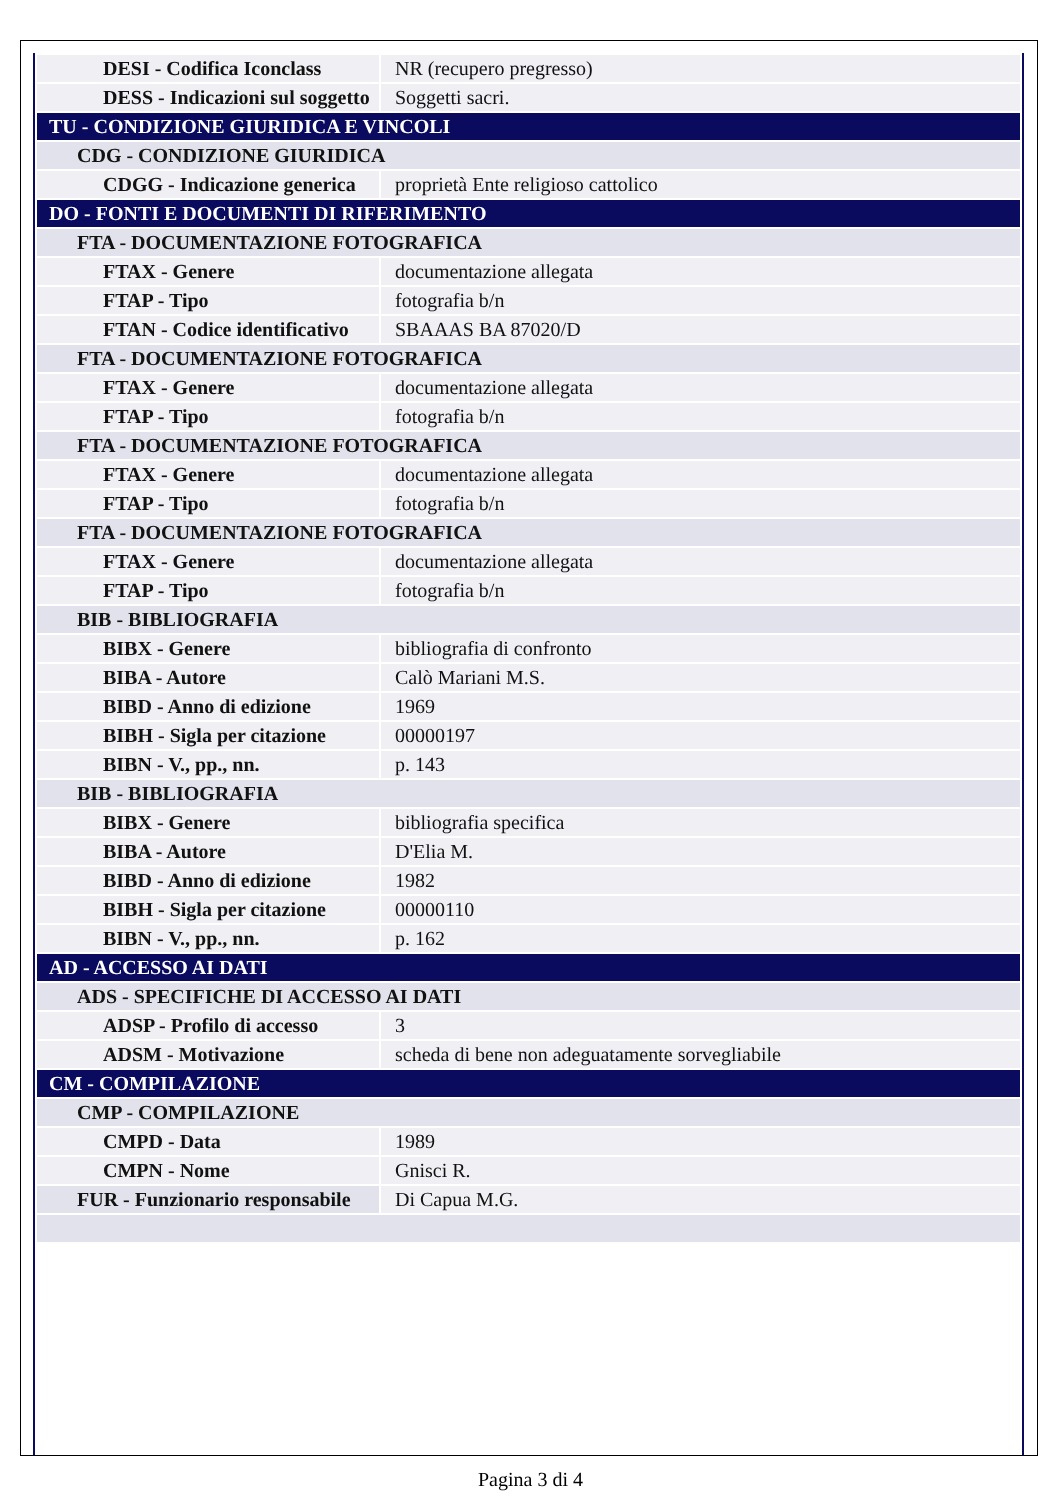| DESI - Codifica Iconclass | NR (recupero pregresso) |
| DESS - Indicazioni sul soggetto | Soggetti sacri. |
| TU - CONDIZIONE GIURIDICA E VINCOLI | |
| CDG - CONDIZIONE GIURIDICA | |
| CDGG - Indicazione generica | proprietà Ente religioso cattolico |
| DO - FONTI E DOCUMENTI DI RIFERIMENTO | |
| FTA - DOCUMENTAZIONE FOTOGRAFICA | |
| FTAX - Genere | documentazione allegata |
| FTAP - Tipo | fotografia b/n |
| FTAN - Codice identificativo | SBAAAS BA 87020/D |
| FTA - DOCUMENTAZIONE FOTOGRAFICA | |
| FTAX - Genere | documentazione allegata |
| FTAP - Tipo | fotografia b/n |
| FTA - DOCUMENTAZIONE FOTOGRAFICA | |
| FTAX - Genere | documentazione allegata |
| FTAP - Tipo | fotografia b/n |
| FTA - DOCUMENTAZIONE FOTOGRAFICA | |
| FTAX - Genere | documentazione allegata |
| FTAP - Tipo | fotografia b/n |
| BIB - BIBLIOGRAFIA | |
| BIBX - Genere | bibliografia di confronto |
| BIBA - Autore | Calò Mariani M.S. |
| BIBD - Anno di edizione | 1969 |
| BIBH - Sigla per citazione | 00000197 |
| BIBN - V., pp., nn. | p. 143 |
| BIB - BIBLIOGRAFIA | |
| BIBX - Genere | bibliografia specifica |
| BIBA - Autore | D'Elia M. |
| BIBD - Anno di edizione | 1982 |
| BIBH - Sigla per citazione | 00000110 |
| BIBN - V., pp., nn. | p. 162 |
| AD - ACCESSO AI DATI | |
| ADS - SPECIFICHE DI ACCESSO AI DATI | |
| ADSP - Profilo di accesso | 3 |
| ADSM - Motivazione | scheda di bene non adeguatamente sorvegliabile |
| CM - COMPILAZIONE | |
| CMP - COMPILAZIONE | |
| CMPD - Data | 1989 |
| CMPN - Nome | Gnisci R. |
| FUR - Funzionario responsabile | Di Capua M.G. |
Pagina 3 di 4